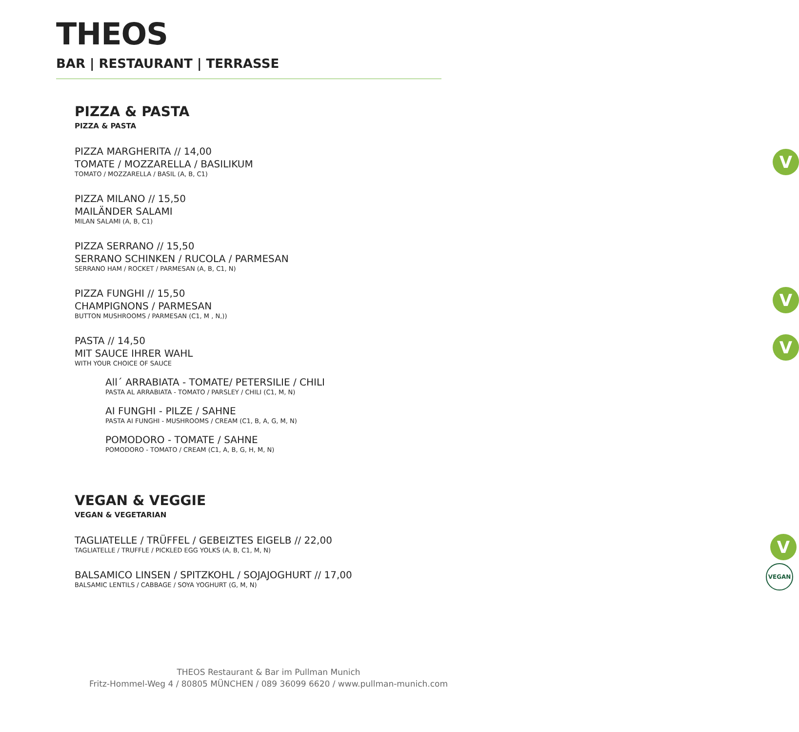THEOS
BAR | RESTAURANT | TERRASSE
PIZZA & PASTA
PIZZA & PASTA
PIZZA MARGHERITA // 14,00
TOMATE / MOZZARELLA / BASILIKUM
TOMATO / MOZZARELLA / BASIL (A, B, C1)
V
PIZZA MILANO // 15,50
MAILÄNDER SALAMI
MILAN SALAMI (A, B, C1)
PIZZA SERRANO // 15,50
SERRANO SCHINKEN / RUCOLA / PARMESAN
SERRANO HAM / ROCKET / PARMESAN (A, B, C1, N)
PIZZA FUNGHI // 15,50
CHAMPIGNONS / PARMESAN
BUTTON MUSHROOMS / PARMESAN (C1, M , N,))
V
PASTA // 14,50
MIT SAUCE IHRER WAHL
WITH YOUR CHOICE OF SAUCE
V
All´ ARRABIATA - TOMATE/ PETERSILIE / CHILI
PASTA AL ARRABIATA - TOMATO / PARSLEY / CHILI (C1, M, N)
AI FUNGHI - PILZE / SAHNE
PASTA AI FUNGHI - MUSHROOMS / CREAM (C1, B, A, G, M, N)
POMODORO - TOMATE / SAHNE
POMODORO - TOMATO / CREAM (C1, A, B, G, H, M, N)
VEGAN & VEGGIE
VEGAN & VEGETARIAN
TAGLIATELLE / TRÜFFEL / GEBEIZTES EIGELB // 22,00
TAGLIATELLE / TRUFFLE / PICKLED EGG YOLKS (A, B, C1, M, N)
V
VEGAN
BALSAMICO LINSEN / SPITZKOHL / SOJAJOGHURT // 17,00
BALSAMIC LENTILS / CABBAGE / SOYA YOGHURT (G, M, N)
THEOS Restaurant & Bar im Pullman Munich
Fritz-Hommel-Weg 4 / 80805 MÜNCHEN / 089 36099 6620 / www.pullman-munich.com